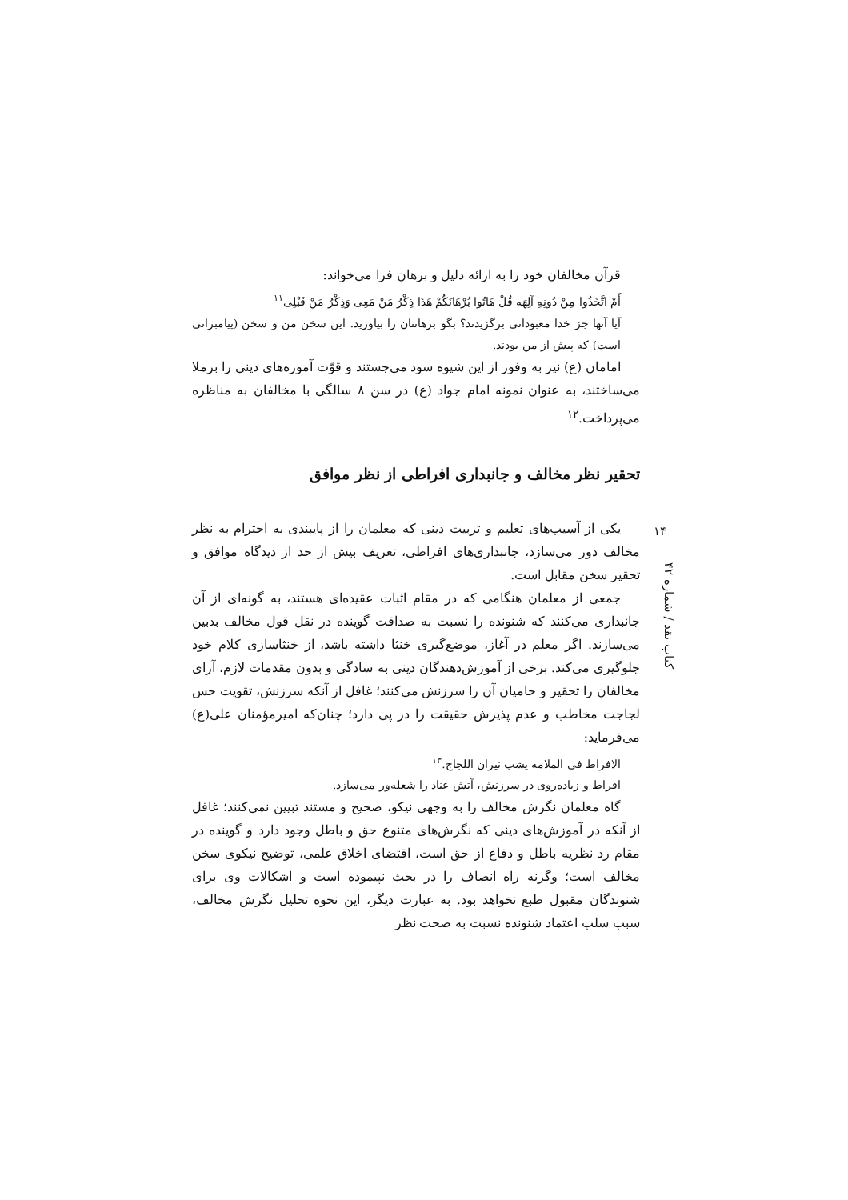قرآن مخالفان خود را به ارائه دلیل و برهان فرا می‌خواند:
أَمْ اتَّخَذُوا مِنْ دُونِهِ آلِهَه قُلْ هَاتُوا بُرْهَانَكُمْ هَذَا ذِكْرُ مَنْ مَعِی وَذِكْرُ مَنْ قَبْلِی<sup>١١</sup>
آیا آنها جز خدا معبودانی برگزیدند؟ بگو برهانتان را بیاورید. این سخن من و سخن (پیامبرانی است) که پیش از من بودند.
امامان (ع) نیز به وفور از این شیوه سود می‌جستند و قوّت آموزه‌های دینی را برملا می‌ساختند، به عنوان نمونه امام جواد (ع) در سن ٨ سالگی با مخالفان به مناظره می‌پرداخت.<sup>١٢</sup>
تحقیر نظر مخالف و جانبداری افراطی از نظر موافق
یکی از آسیب‌های تعلیم و تربیت دینی که معلمان را از پایبندی به احترام به نظر مخالف دور می‌سازد، جانبداری‌های افراطی، تعریف بیش از حد از دیدگاه موافق و تحقیر سخن مقابل است.
جمعی از معلمان هنگامی که در مقام اثبات عقیده‌ای هستند، به گونه‌ای از آن جانبداری می‌کنند که شنونده را نسبت به صداقت گوینده در نقل قول مخالف بدبین می‌سازند. اگر معلم در آغاز، موضع‌گیری خنثا داشته باشد، از خنثاسازی کلام خود جلوگیری می‌کند. برخی از آموزش‌دهندگان دینی به سادگی و بدون مقدمات لازم، آرای مخالفان را تحقیر و حامیان آن را سرزنش می‌کنند؛ غافل از آنکه سرزنش، تقویت حس لجاجت مخاطب و عدم پذیرش حقیقت را در پی دارد؛ چنان‌که امیرمؤمنان علی(ع) می‌فرماید:
الافراط فی الملامه یشب نیران اللجاج.<sup>١٣</sup>
افراط و زیاده‌روی در سرزنش، آتش عناد را شعله‌ور می‌سازد.
گاه معلمان نگرش مخالف را به وجهی نیکو، صحیح و مستند تبیین نمی‌کنند؛ غافل از آنکه در آموزش‌های دینی که نگرش‌های متنوع حق و باطل وجود دارد و گوینده در مقام رد نظریه باطل و دفاع از حق است، اقتضای اخلاق علمی، توضیح نیکوی سخن مخالف است؛ وگرنه راه انصاف را در بحث نپیموده است و اشکالات وی برای شنوندگان مقبول طبع نخواهد بود. به عبارت دیگر، این نحوه تحلیل نگرش مخالف، سبب سلب اعتماد شنونده نسبت به صحت نظر
١۴
کتاب نقد / شماره ۴٢